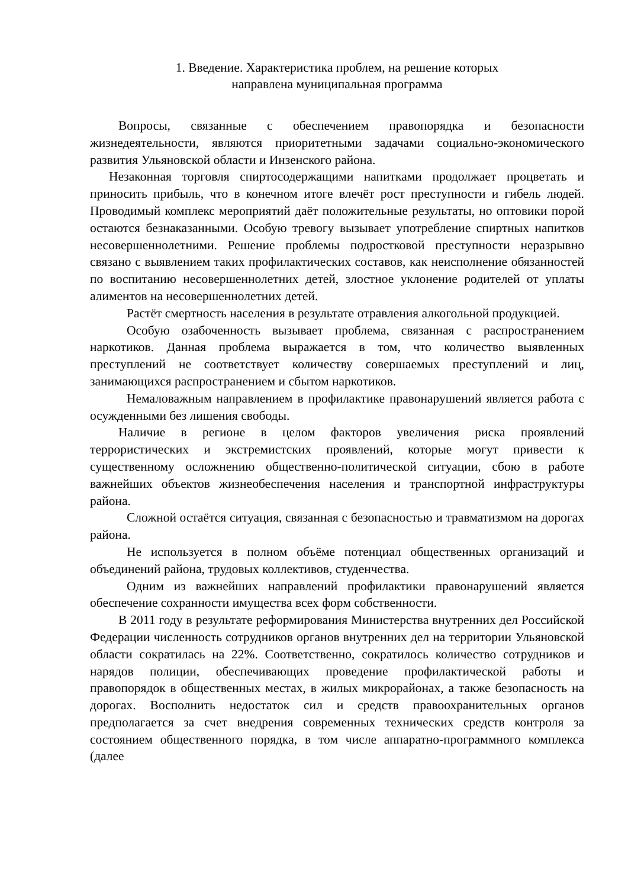1. Введение. Характеристика проблем, на решение которых
направлена муниципальная программа
Вопросы, связанные с обеспечением правопорядка и безопасности жизнедеятельности, являются приоритетными задачами социально-экономического развития Ульяновской области и Инзенского района.
Незаконная торговля спиртосодержащими напитками продолжает процветать и приносить прибыль, что в конечном итоге влечёт рост преступности и гибель людей. Проводимый комплекс мероприятий даёт положительные результаты, но оптовики порой остаются безнаказанными. Особую тревогу вызывает употребление спиртных напитков несовершеннолетними. Решение проблемы подростковой преступности неразрывно связано с выявлением таких профилактических составов, как неисполнение обязанностей по воспитанию несовершеннолетних детей, злостное уклонение родителей от уплаты алиментов на несовершеннолетних детей.
Растёт смертность населения в результате отравления алкогольной продукцией.
Особую озабоченность вызывает проблема, связанная с распространением наркотиков. Данная проблема выражается в том, что количество выявленных преступлений не соответствует количеству совершаемых преступлений и лиц, занимающихся распространением и сбытом наркотиков.
Немаловажным направлением в профилактике правонарушений является работа с осужденными без лишения свободы.
Наличие в регионе в целом факторов увеличения риска проявлений террористических и экстремистских проявлений, которые могут привести к существенному осложнению общественно-политической ситуации, сбою в работе важнейших объектов жизнеобеспечения населения и транспортной инфраструктуры района.
Сложной остаётся ситуация, связанная с безопасностью и травматизмом на дорогах района.
Не используется в полном объёме потенциал общественных организаций и объединений района, трудовых коллективов, студенчества.
Одним из важнейших направлений профилактики правонарушений является обеспечение сохранности имущества всех форм собственности.
В 2011 году в результате реформирования Министерства внутренних дел Российской Федерации численность сотрудников органов внутренних дел на территории Ульяновской области сократилась на 22%. Соответственно, сократилось количество сотрудников и нарядов полиции, обеспечивающих проведение профилактической работы и правопорядок в общественных местах, в жилых микрорайонах, а также безопасность на дорогах. Восполнить недостаток сил и средств правоохранительных органов предполагается за счет внедрения современных технических средств контроля за состоянием общественного порядка, в том числе аппаратно-программного комплекса (далее